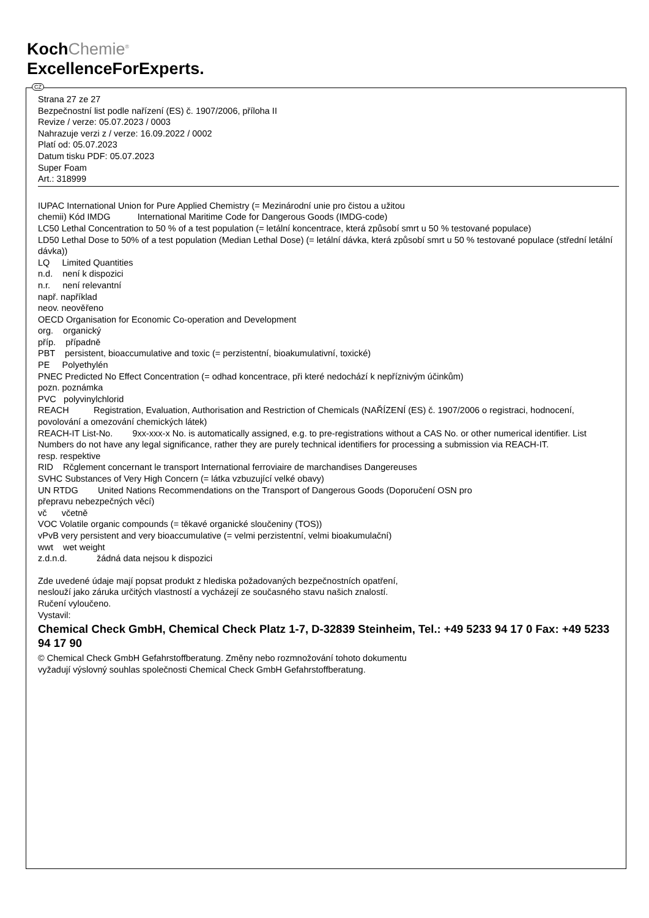KochChemie<sup>®</sup>
ExcellenceForExperts.
CZ
Strana 27 ze 27
Bezpečnostní list podle nařízení (ES) č. 1907/2006, příloha II
Revize / verze: 05.07.2023 / 0003
Nahrazuje verzi z / verze: 16.09.2022 / 0002
Platí od: 05.07.2023
Datum tisku PDF: 05.07.2023
Super Foam
Art.: 318999
IUPAC International Union for Pure Applied Chemistry (= Mezinárodní unie pro čistou a užitou
chemii) Kód IMDG International Maritime Code for Dangerous Goods (IMDG-code)
LC50 Lethal Concentration to 50 % of a test population (= letální koncentrace, která způsobí smrt u 50 % testované populace)
LD50 Lethal Dose to 50% of a test population (Median Lethal Dose) (= letální dávka, která způsobí smrt u 50 % testované populace (střední letální dávka))
LQ Limited Quantities
n.d. není k dispozici
n.r. není relevantní
např. například
neov. neověřeno
OECD Organisation for Economic Co-operation and Development
org. organický
příp. případně
PBT persistent, bioaccumulative and toxic (= perzistentní, bioakumulativní, toxické)
PE Polyethylén
PNEC Predicted No Effect Concentration (= odhad koncentrace, při které nedochází k nepříznivým účinkům)
pozn. poznámka
PVC polyvinylchlorid
REACH Registration, Evaluation, Authorisation and Restriction of Chemicals (NAŘÍZENÍ (ES) č. 1907/2006 o registraci, hodnocení, povolování a omezování chemických látek)
REACH-IT List-No. 9xx-xxx-x No. is automatically assigned, e.g. to pre-registrations without a CAS No. or other numerical identifier. List Numbers do not have any legal significance, rather they are purely technical identifiers for processing a submission via REACH-IT.
resp. respektive
RID Rčglement concernant le transport International ferroviaire de marchandises Dangereuses
SVHC Substances of Very High Concern (= látka vzbuzující velké obavy)
UN RTDG United Nations Recommendations on the Transport of Dangerous Goods (Doporučení OSN pro
přepravu nebezpečných věcí)
vč včetně
VOC Volatile organic compounds (= těkavé organické sloučeniny (TOS))
vPvB very persistent and very bioaccumulative (= velmi perzistentní, velmi bioakumulační)
wwt wet weight
z.d.n.d. žádná data nejsou k dispozici
Zde uvedené údaje mají popsat produkt z hlediska požadovaných bezpečnostních opatření,
neslouží jako záruka určitých vlastností a vycházejí ze současného stavu našich znalostí.
Ručení vyloučeno.
Vystavil:
Chemical Check GmbH, Chemical Check Platz 1-7, D-32839 Steinheim, Tel.: +49 5233 94 17 0 Fax: +49 5233 94 17 90
© Chemical Check GmbH Gefahrstoffberatung. Změny nebo rozmnožování tohoto dokumentu
vyžadují výslovný souhlas společnosti Chemical Check GmbH Gefahrstoffberatung.